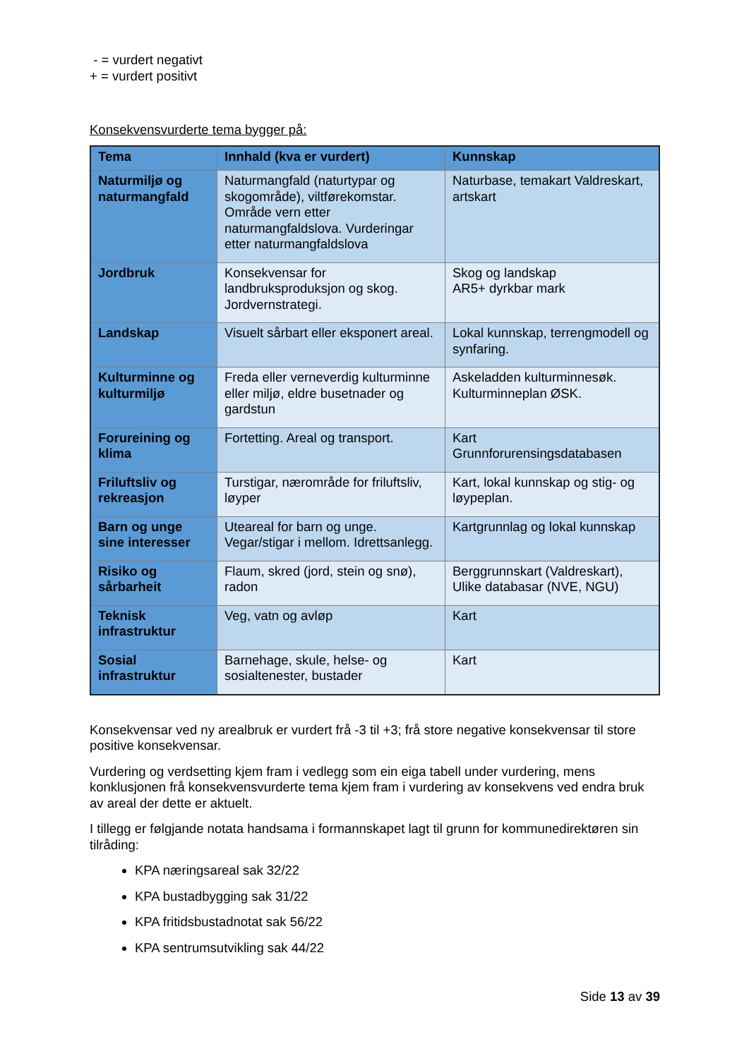- = vurdert negativt
+ = vurdert positivt
Konsekvensvurderte tema bygger på:
| Tema | Innhald (kva er vurdert) | Kunnskap |
| --- | --- | --- |
| Naturmiljø og naturmangfald | Naturmangfald (naturtypar og skogområde), viltførekomstar. Område vern etter naturmangfaldslova. Vurderingar etter naturmangfaldslova | Naturbase, temakart Valdreskart, artskart |
| Jordbruk | Konsekvensar for landbruksproduksjon og skog. Jordvernstrategi. | Skog og landskap AR5+ dyrkbar mark |
| Landskap | Visuelt sårbart eller eksponert areal. | Lokal kunnskap, terrengmodell og synfaring. |
| Kulturminne og kulturmiljø | Freda eller verneverdig kulturminne eller miljø, eldre busetnader og gardstun | Askeladden kulturminnesøk. Kulturminneplan ØSK. |
| Forureining og klima | Fortetting. Areal og transport. | Kart Grunnforurensingsdatabasen |
| Friluftsliv og rekreasjon | Turstigar, nærområde for friluftsliv, løyper | Kart, lokal kunnskap og stig- og løypeplan. |
| Barn og unge sine interesser | Uteareal for barn og unge. Vegar/stigar i mellom. Idrettsanlegg. | Kartgrunnlag og lokal kunnskap |
| Risiko og sårbarheit | Flaum, skred (jord, stein og snø), radon | Berggrunnskart (Valdreskart), Ulike databasar (NVE, NGU) |
| Teknisk infrastruktur | Veg, vatn og avløp | Kart |
| Sosial infrastruktur | Barnehage, skule, helse- og sosialtenester, bustader | Kart |
Konsekvensar ved ny arealbruk er vurdert frå -3 til +3; frå store negative konsekvensar til store positive konsekvensar.
Vurdering og verdsetting kjem fram i vedlegg som ein eiga tabell under vurdering, mens konklusjonen frå konsekvensvurderte tema kjem fram i vurdering av konsekvens ved endra bruk av areal der dette er aktuelt.
I tillegg er følgjande notata handsama i formannskapet lagt til grunn for kommunedirektøren sin tilråding:
KPA næringsareal sak 32/22
KPA bustadbygging sak 31/22
KPA fritidsbustadnotat sak 56/22
KPA sentrumsutvikling sak 44/22
Side 13 av 39